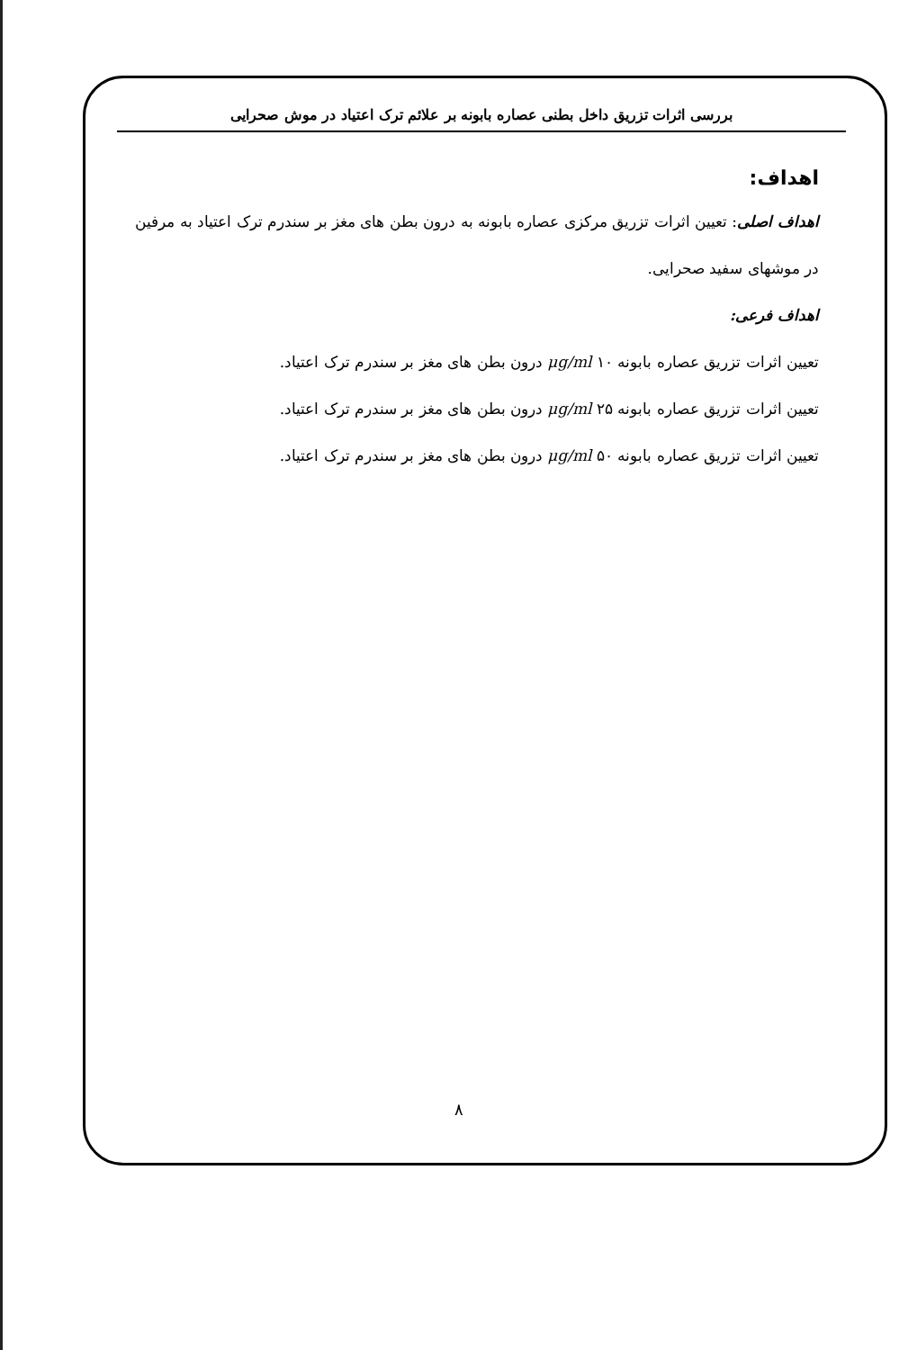بررسی اثرات تزریق داخل بطنی عصاره بابونه بر علائم ترک اعتیاد در موش صحرایی
اهداف:
اهداف اصلی: تعیین اثرات تزریق مرکزی عصاره بابونه به درون بطن های مغز بر سندرم ترک اعتیاد به مرفین در موشهای سفید صحرایی.
اهداف فرعی:
تعیین اثرات تزریق عصاره بابونه μg/ml ۱۰ درون بطن های مغز بر سندرم ترک اعتیاد.
تعیین اثرات تزریق عصاره بابونه μg/ml ۲۵ درون بطن های مغز بر سندرم ترک اعتیاد.
تعیین اثرات تزریق عصاره بابونه μg/ml ۵۰ درون بطن های مغز بر سندرم ترک اعتیاد.
۸